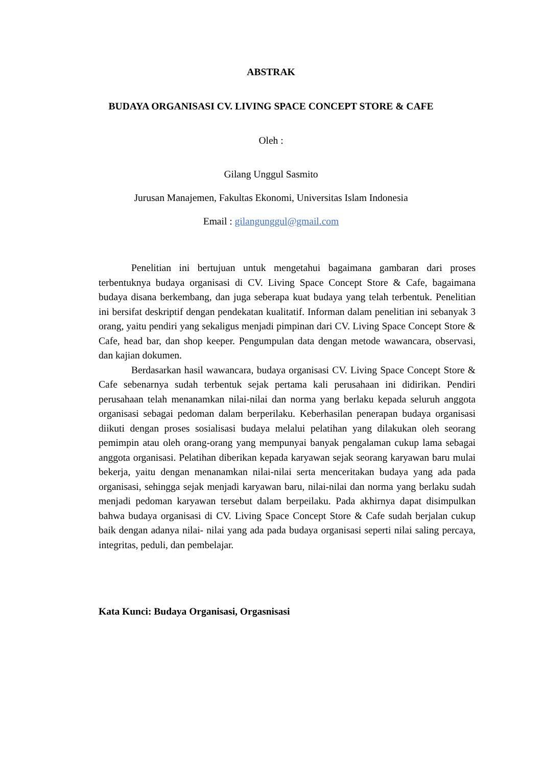ABSTRAK
BUDAYA ORGANISASI CV. LIVING SPACE CONCEPT STORE & CAFE
Oleh :
Gilang Unggul Sasmito
Jurusan Manajemen, Fakultas Ekonomi, Universitas Islam Indonesia
Email : gilangunggul@gmail.com
Penelitian ini bertujuan untuk mengetahui bagaimana gambaran dari proses terbentuknya budaya organisasi di CV. Living Space Concept Store & Cafe, bagaimana budaya disana berkembang, dan juga seberapa kuat budaya yang telah terbentuk. Penelitian ini bersifat deskriptif dengan pendekatan kualitatif. Informan dalam penelitian ini sebanyak 3 orang, yaitu pendiri yang sekaligus menjadi pimpinan dari CV. Living Space Concept Store & Cafe, head bar, dan shop keeper. Pengumpulan data dengan metode wawancara, observasi, dan kajian dokumen.
Berdasarkan hasil wawancara, budaya organisasi CV. Living Space Concept Store & Cafe sebenarnya sudah terbentuk sejak pertama kali perusahaan ini didirikan. Pendiri perusahaan telah menanamkan nilai-nilai dan norma yang berlaku kepada seluruh anggota organisasi sebagai pedoman dalam berperilaku. Keberhasilan penerapan budaya organisasi diikuti dengan proses sosialisasi budaya melalui pelatihan yang dilakukan oleh seorang pemimpin atau oleh orang-orang yang mempunyai banyak pengalaman cukup lama sebagai anggota organisasi. Pelatihan diberikan kepada karyawan sejak seorang karyawan baru mulai bekerja, yaitu dengan menanamkan nilai-nilai serta menceritakan budaya yang ada pada organisasi, sehingga sejak menjadi karyawan baru, nilai-nilai dan norma yang berlaku sudah menjadi pedoman karyawan tersebut dalam berpeilaku. Pada akhirnya dapat disimpulkan bahwa budaya organisasi di CV. Living Space Concept Store & Cafe sudah berjalan cukup baik dengan adanya nilai- nilai yang ada pada budaya organisasi seperti nilai saling percaya, integritas, peduli, dan pembelajar.
Kata Kunci: Budaya Organisasi, Orgasnisasi